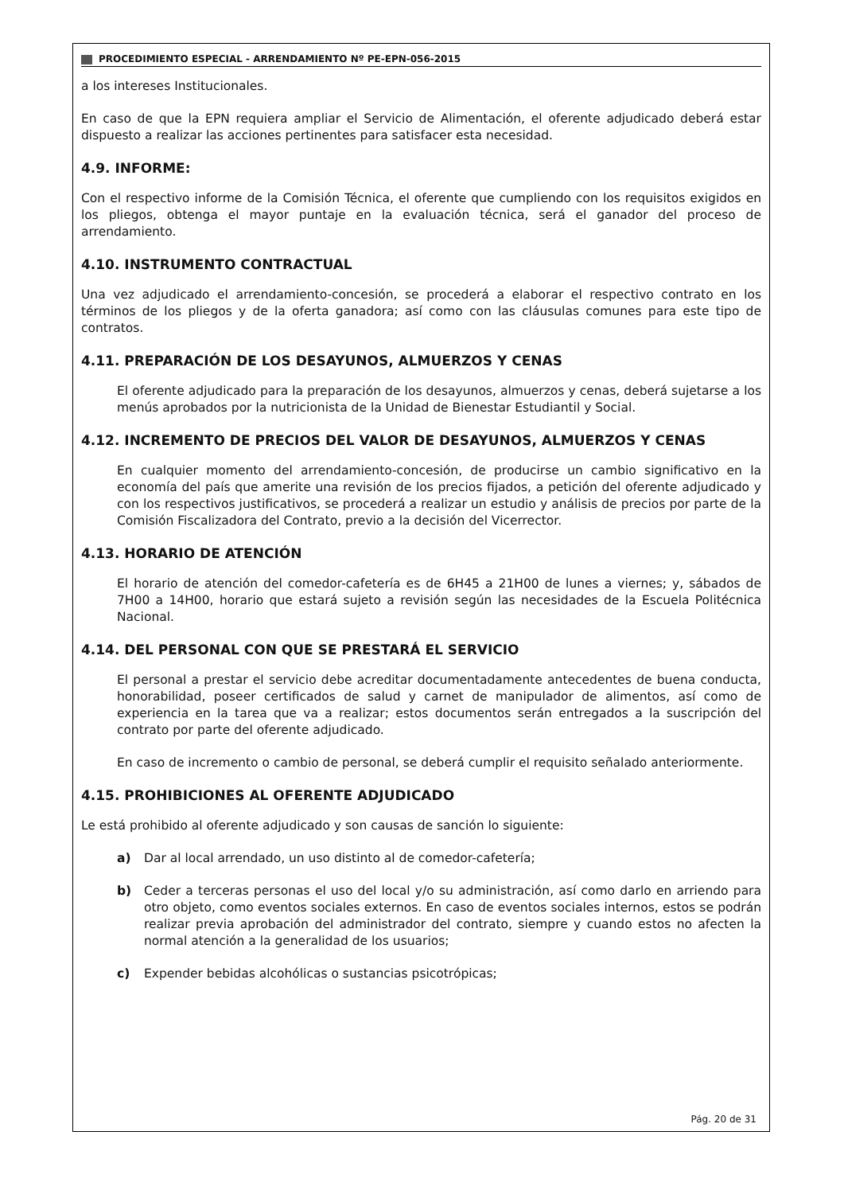PROCEDIMIENTO ESPECIAL - ARRENDAMIENTO Nº PE-EPN-056-2015
a los intereses Institucionales.
En caso de que la EPN requiera ampliar el Servicio de Alimentación, el oferente adjudicado deberá estar dispuesto a realizar las acciones pertinentes para satisfacer esta necesidad.
4.9. INFORME:
Con el respectivo informe de la Comisión Técnica, el oferente que cumpliendo con los requisitos exigidos en los pliegos, obtenga el mayor puntaje en la evaluación técnica, será el ganador del proceso de arrendamiento.
4.10. INSTRUMENTO CONTRACTUAL
Una vez adjudicado el arrendamiento-concesión, se procederá a elaborar el respectivo contrato en los términos de los pliegos y de la oferta ganadora; así como con las cláusulas comunes para este tipo de contratos.
4.11. PREPARACIÓN DE LOS DESAYUNOS, ALMUERZOS Y CENAS
El oferente adjudicado para la preparación de los desayunos, almuerzos y cenas, deberá sujetarse a los menús aprobados por la nutricionista de la Unidad de Bienestar Estudiantil y Social.
4.12. INCREMENTO DE PRECIOS DEL VALOR DE DESAYUNOS, ALMUERZOS Y CENAS
En cualquier momento del arrendamiento-concesión, de producirse un cambio significativo en la economía del país que amerite una revisión de los precios fijados, a petición del oferente adjudicado y con los respectivos justificativos, se procederá a realizar un estudio y análisis de precios por parte de la Comisión Fiscalizadora del Contrato, previo a la decisión del Vicerrector.
4.13. HORARIO DE ATENCIÓN
El horario de atención del comedor-cafetería es de 6H45 a 21H00 de lunes a viernes; y, sábados de 7H00 a 14H00, horario que estará sujeto a revisión según las necesidades de la Escuela Politécnica Nacional.
4.14. DEL PERSONAL CON QUE SE PRESTARÁ EL SERVICIO
El personal a prestar el servicio debe acreditar documentadamente antecedentes de buena conducta, honorabilidad, poseer certificados de salud y carnet de manipulador de alimentos, así como de experiencia en la tarea que va a realizar; estos documentos serán entregados a la suscripción del contrato por parte del oferente adjudicado.
En caso de incremento o cambio de personal, se deberá cumplir el requisito señalado anteriormente.
4.15. PROHIBICIONES AL OFERENTE ADJUDICADO
Le está prohibido al oferente adjudicado y son causas de sanción lo siguiente:
a) Dar al local arrendado, un uso distinto al de comedor-cafetería;
b) Ceder a terceras personas el uso del local y/o su administración, así como darlo en arriendo para otro objeto, como eventos sociales externos. En caso de eventos sociales internos, estos se podrán realizar previa aprobación del administrador del contrato, siempre y cuando estos no afecten la normal atención a la generalidad de los usuarios;
c) Expender bebidas alcohólicas o sustancias psicotrópicas;
Pág. 20 de 31